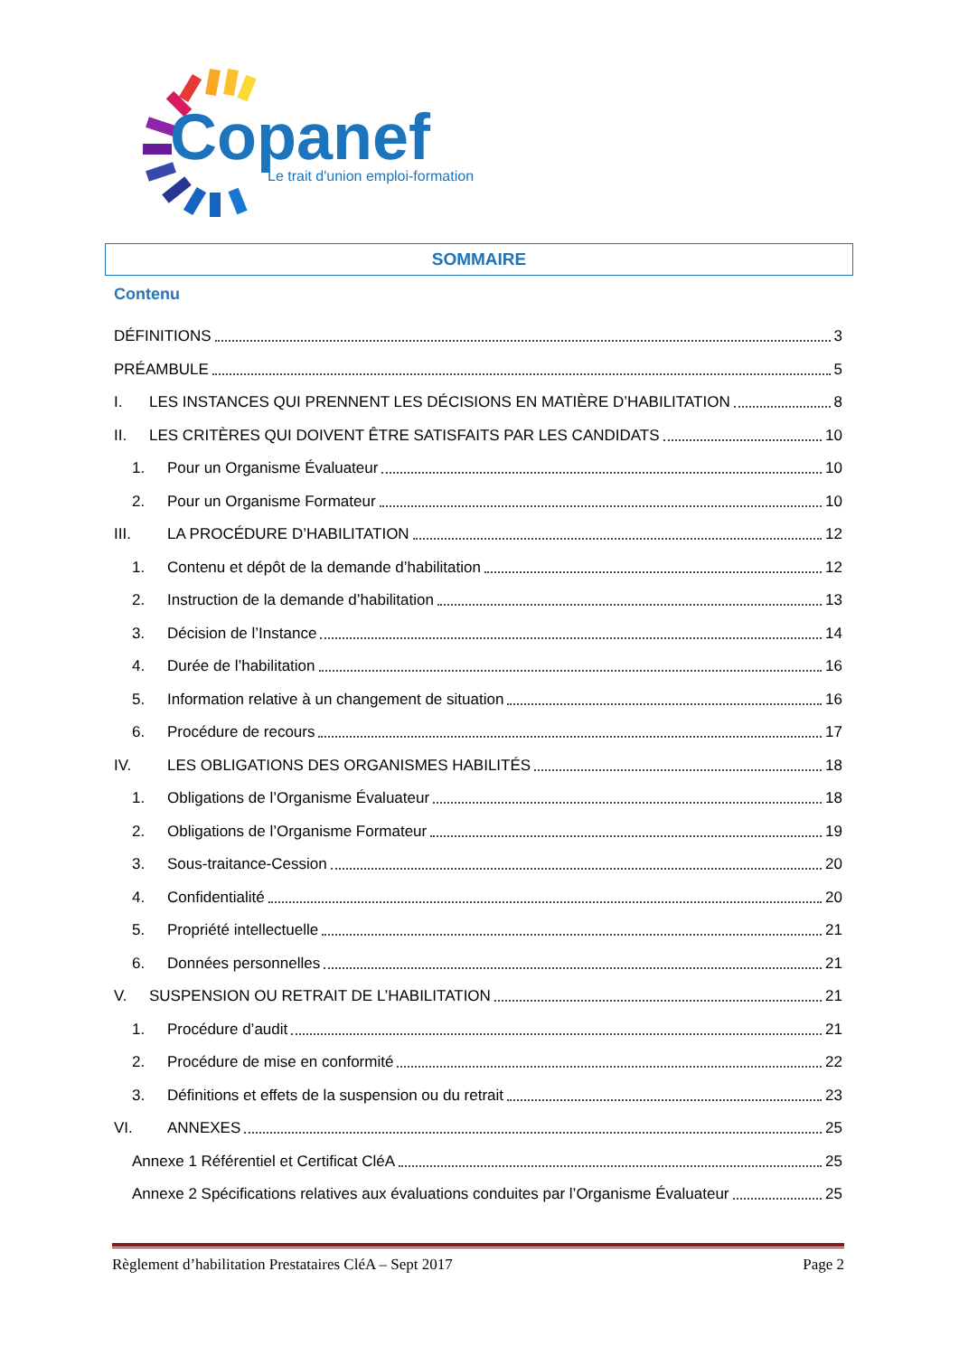Copanef
Le trait d'union emploi-formation
SOMMAIRE
Contenu
DÉFINITIONS 3
PRÉAMBULE 5
I. LES INSTANCES QUI PRENNENT LES DÉCISIONS EN MATIÈRE D’HABILITATION 8
II. LES CRITÈRES QUI DOIVENT ÊTRE SATISFAITS PAR LES CANDIDATS 10
1. Pour un Organisme Évaluateur 10
2. Pour un Organisme Formateur 10
III. LA PROCÉDURE D’HABILITATION 12
1. Contenu et dépôt de la demande d’habilitation 12
2. Instruction de la demande d’habilitation 13
3. Décision de l’Instance 14
4. Durée de l’habilitation 16
5. Information relative à un changement de situation 16
6. Procédure de recours 17
IV. LES OBLIGATIONS DES ORGANISMES HABILITÉS 18
1. Obligations de l’Organisme Évaluateur 18
2. Obligations de l’Organisme Formateur 19
3. Sous-traitance-Cession 20
4. Confidentialité 20
5. Propriété intellectuelle 21
6. Données personnelles 21
V. SUSPENSION OU RETRAIT DE L’HABILITATION 21
1. Procédure d’audit 21
2. Procédure de mise en conformité 22
3. Définitions et effets de la suspension ou du retrait 23
VI. ANNEXES 25
Annexe 1 Référentiel et Certificat CléA 25
Annexe 2 Spécifications relatives aux évaluations conduites par l’Organisme Évaluateur 25
Règlement d’habilitation Prestataires CléA – Sept 2017 Page 2